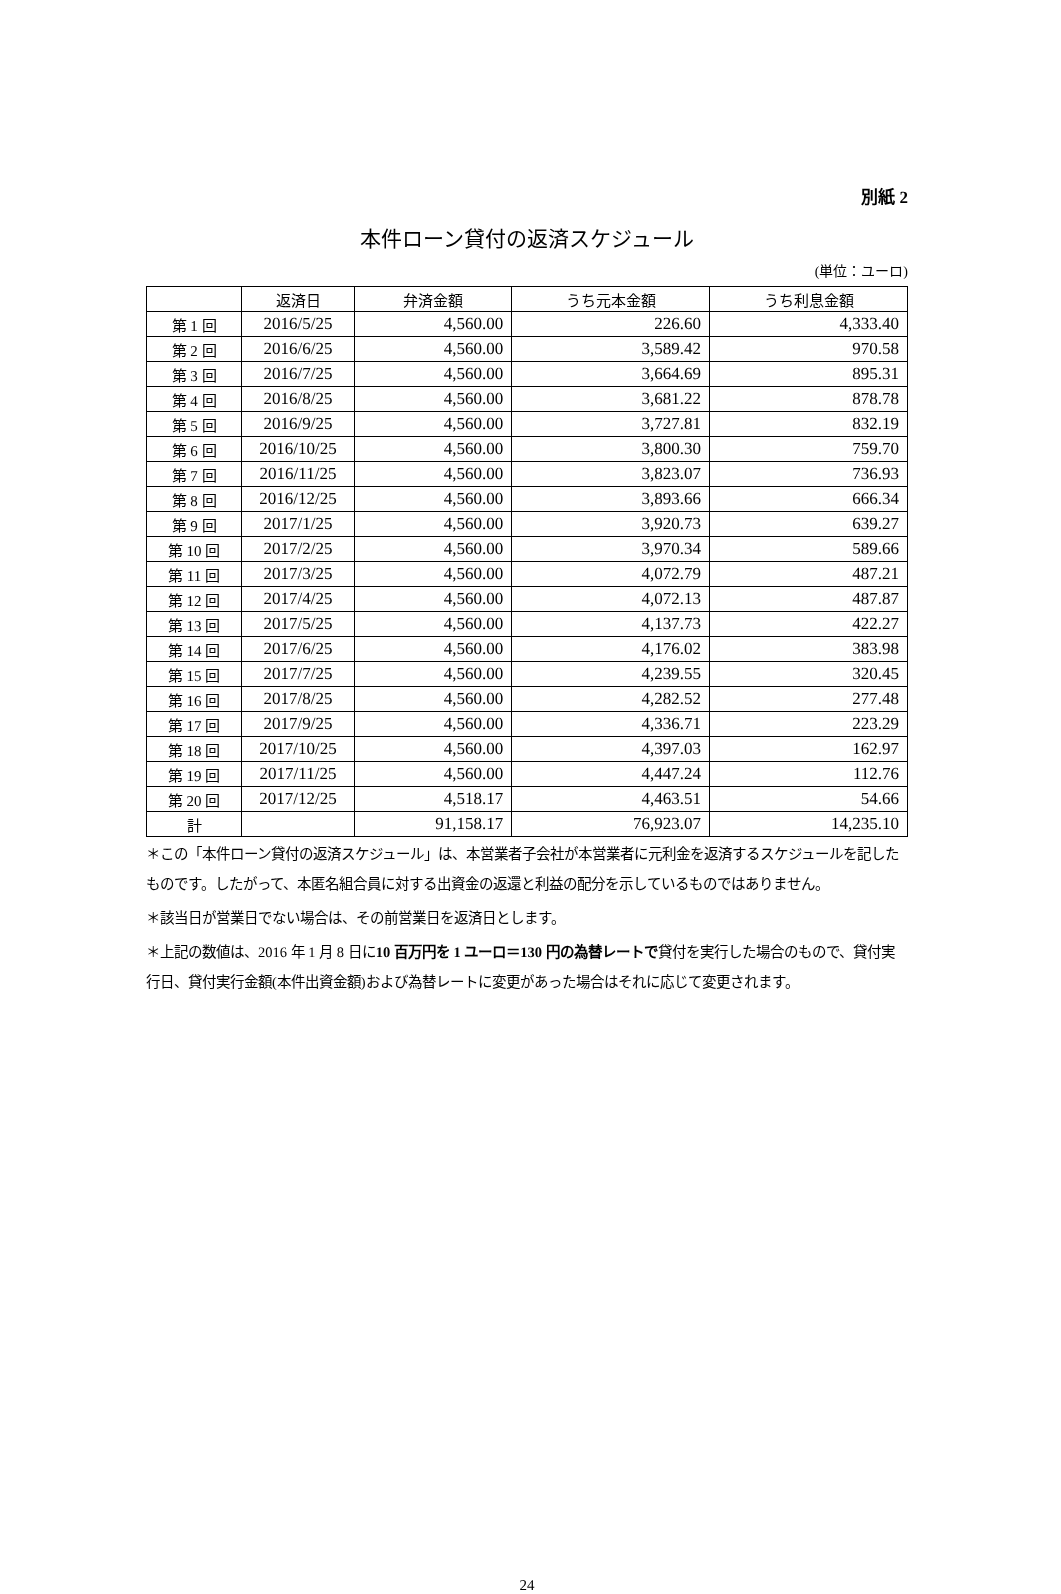別紙 2
本件ローン貸付の返済スケジュール
(単位：ユーロ)
| | 返済日 | 弁済金額 | うち元本金額 | うち利息金額 |
| --- | --- | --- | --- | --- |
| 第 1 回 | 2016/5/25 | 4,560.00 | 226.60 | 4,333.40 |
| 第 2 回 | 2016/6/25 | 4,560.00 | 3,589.42 | 970.58 |
| 第 3 回 | 2016/7/25 | 4,560.00 | 3,664.69 | 895.31 |
| 第 4 回 | 2016/8/25 | 4,560.00 | 3,681.22 | 878.78 |
| 第 5 回 | 2016/9/25 | 4,560.00 | 3,727.81 | 832.19 |
| 第 6 回 | 2016/10/25 | 4,560.00 | 3,800.30 | 759.70 |
| 第 7 回 | 2016/11/25 | 4,560.00 | 3,823.07 | 736.93 |
| 第 8 回 | 2016/12/25 | 4,560.00 | 3,893.66 | 666.34 |
| 第 9 回 | 2017/1/25 | 4,560.00 | 3,920.73 | 639.27 |
| 第 10 回 | 2017/2/25 | 4,560.00 | 3,970.34 | 589.66 |
| 第 11 回 | 2017/3/25 | 4,560.00 | 4,072.79 | 487.21 |
| 第 12 回 | 2017/4/25 | 4,560.00 | 4,072.13 | 487.87 |
| 第 13 回 | 2017/5/25 | 4,560.00 | 4,137.73 | 422.27 |
| 第 14 回 | 2017/6/25 | 4,560.00 | 4,176.02 | 383.98 |
| 第 15 回 | 2017/7/25 | 4,560.00 | 4,239.55 | 320.45 |
| 第 16 回 | 2017/8/25 | 4,560.00 | 4,282.52 | 277.48 |
| 第 17 回 | 2017/9/25 | 4,560.00 | 4,336.71 | 223.29 |
| 第 18 回 | 2017/10/25 | 4,560.00 | 4,397.03 | 162.97 |
| 第 19 回 | 2017/11/25 | 4,560.00 | 4,447.24 | 112.76 |
| 第 20 回 | 2017/12/25 | 4,518.17 | 4,463.51 | 54.66 |
| 計 | | 91,158.17 | 76,923.07 | 14,235.10 |
＊この「本件ローン貸付の返済スケジュール」は、本営業者子会社が本営業者に元利金を返済するスケジュールを記したものです。したがって、本匿名組合員に対する出資金の返還と利益の配分を示しているものではありません。
＊該当日が営業日でない場合は、その前営業日を返済日とします。
＊上記の数値は、2016 年 1 月 8 日に10 百万円を 1 ユーロ＝130 円の為替レートで貸付を実行した場合のもので、貸付実行日、貸付実行金額(本件出資金額)および為替レートに変更があった場合はそれに応じて変更されます。
24